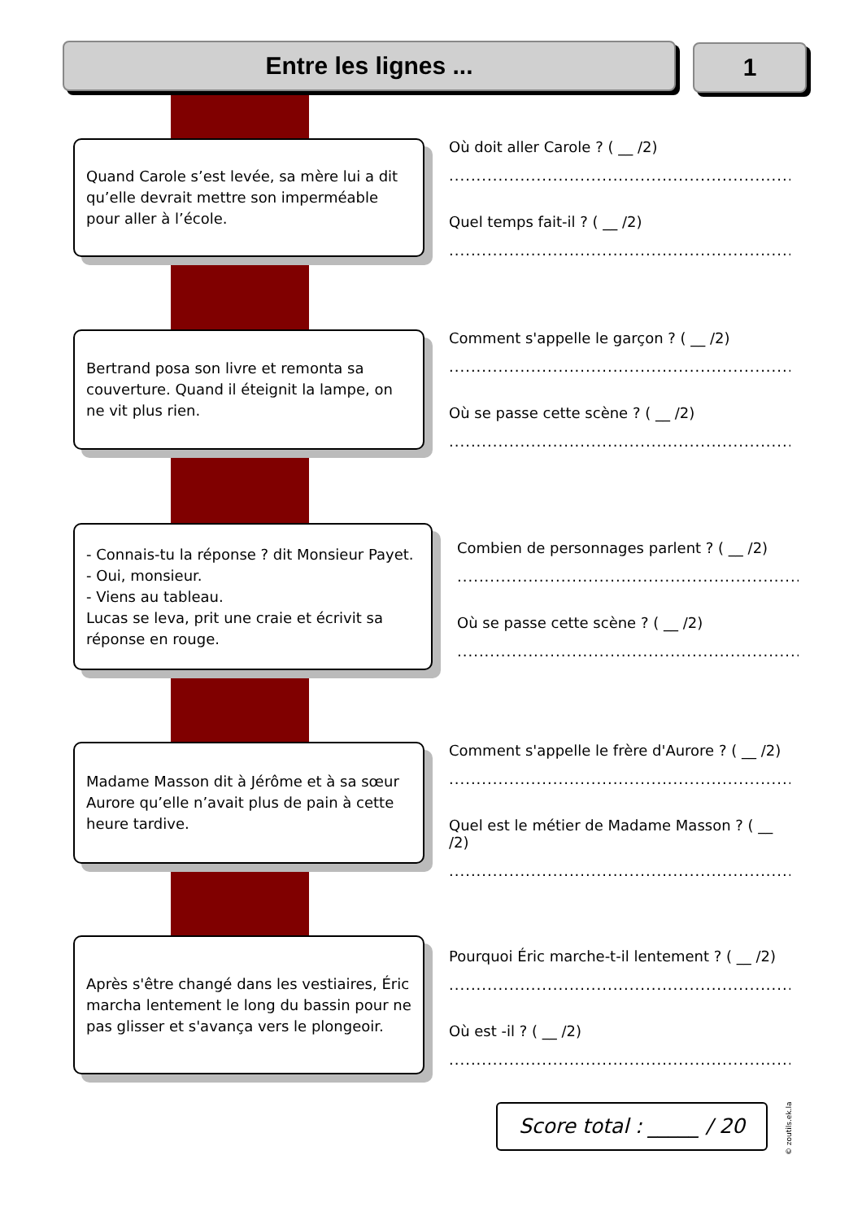Entre les lignes ... 1
Quand Carole s’est levée, sa mère lui a dit qu’elle devrait mettre son imperméable pour aller à l’école.
Où doit aller Carole ? ( __ /2)
..............................................................................
Quel temps fait-il ? ( __ /2)
..............................................................................
Bertrand posa son livre et remonta sa couverture. Quand il éteignit la lampe, on ne vit plus rien.
Comment s'appelle le garçon ? ( __ /2)
..............................................................................
Où se passe cette scène ? ( __ /2)
..............................................................................
- Connais-tu la réponse ? dit Monsieur Payet.
- Oui, monsieur.
- Viens au tableau.
Lucas se leva, prit une craie et écrivit sa réponse en rouge.
Combien de personnages parlent ? ( __ /2)
..............................................................................
Où se passe cette scène ? ( __ /2)
..............................................................................
Madame Masson dit à Jérôme et à sa sœur Aurore qu’elle n’avait plus de pain à cette heure tardive.
Comment s'appelle le frère d'Aurore ? ( __ /2)
..............................................................................
Quel est le métier de Madame Masson ? ( __ /2)
..............................................................................
Après s'être changé dans les vestiaires, Éric marcha lentement le long du bassin pour ne pas glisser et s'avança vers le plongeoir.
Pourquoi Éric marche-t-il lentement ? ( __ /2)
..............................................................................
Où est -il ? ( __ /2)
..............................................................................
Score total : _____ / 20
© zoutils.ek.la